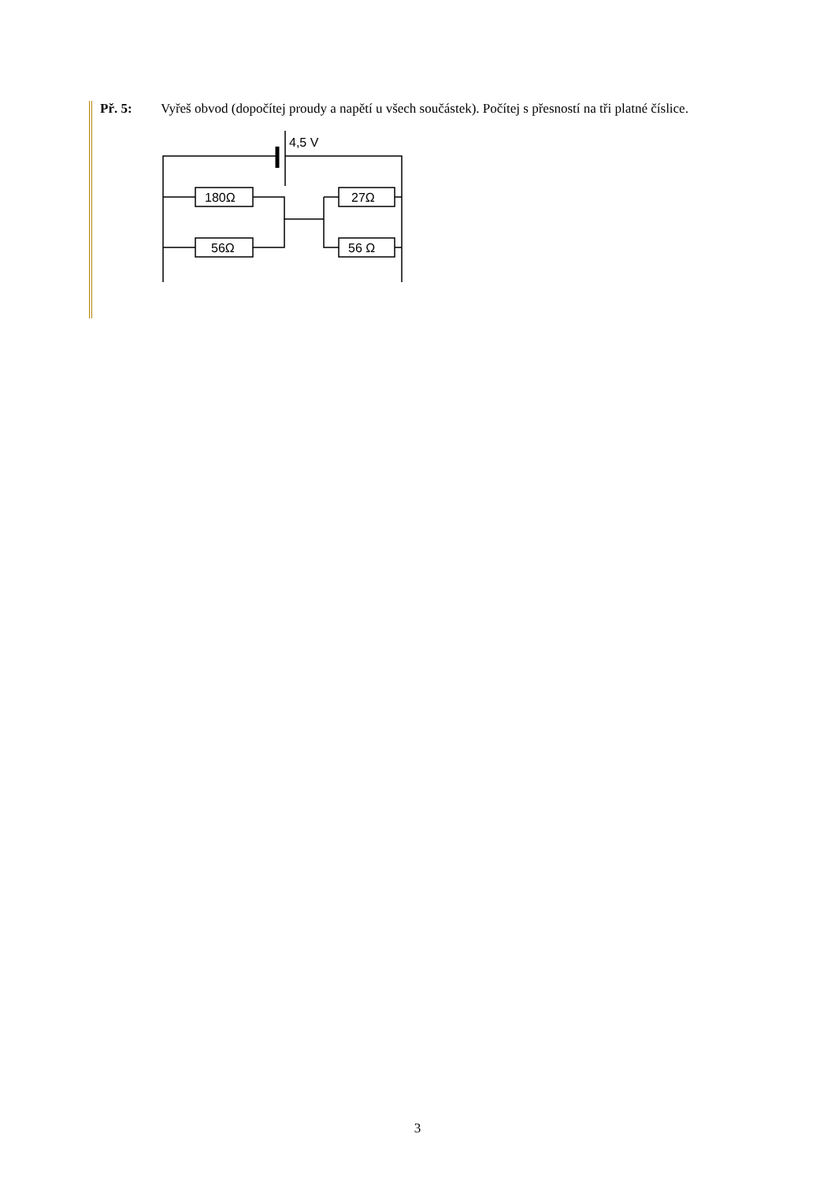Př. 5: Vyřeš obvod (dopočítej proudy a napětí u všech součástek). Počítej s přesností na tři platné číslice.
4,5 V
180Ω
56Ω
27Ω
56 Ω
3